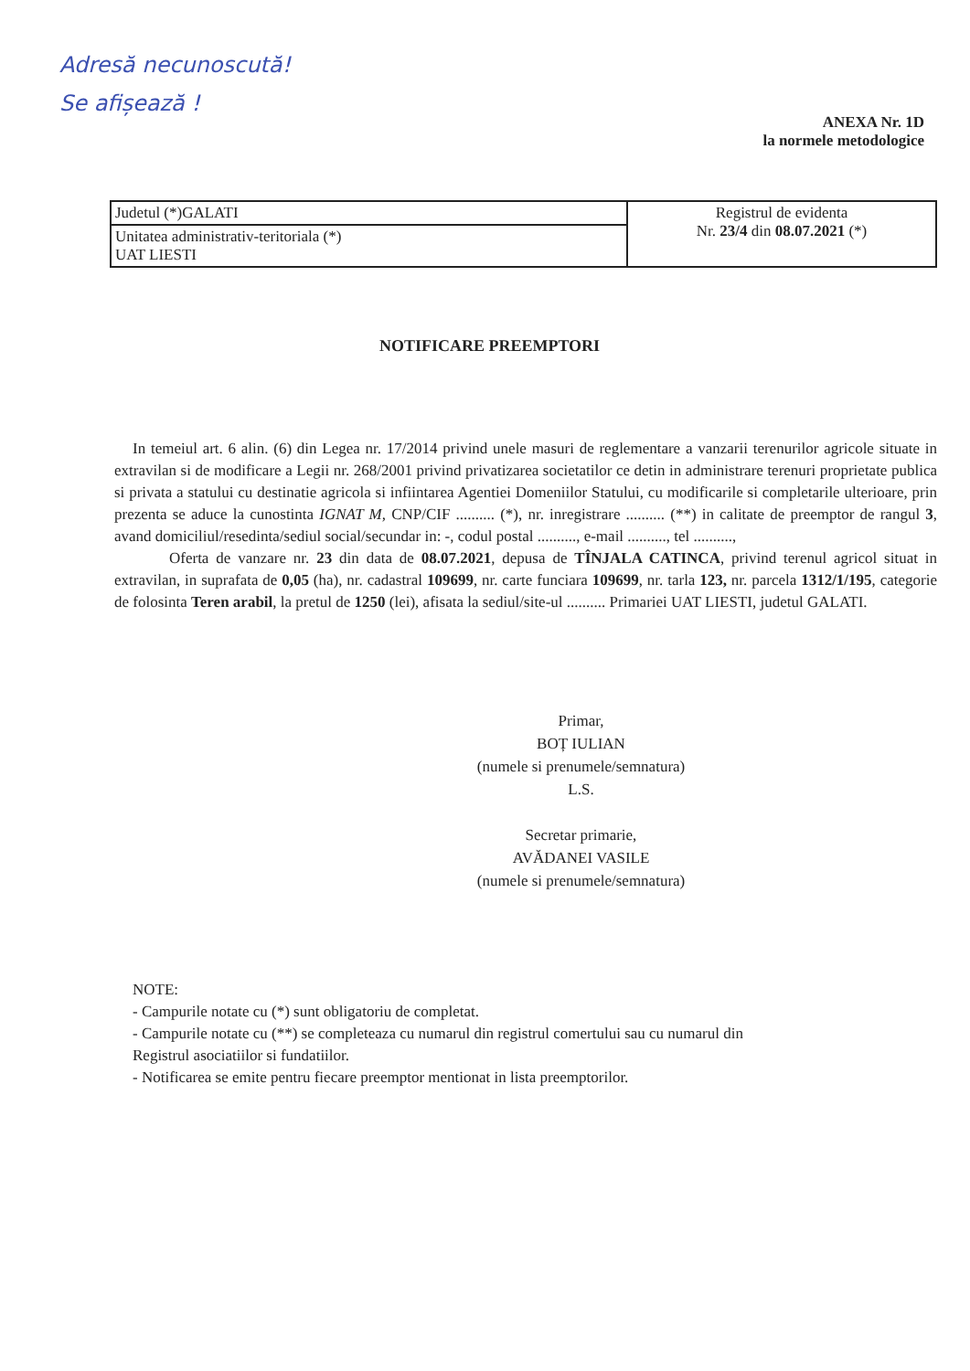Adresă necunoscută!
Se afișează !
ANEXA Nr. 1D
la normele metodologice
| Judetul (*)GALATI | Registrul de evidenta Nr. 23/4 din 08.07.2021 (*) |
| Unitatea administrativ-teritoriala (*) UAT LIESTI | |
NOTIFICARE PREEMPTORI
In temeiul art. 6 alin. (6) din Legea nr. 17/2014 privind unele masuri de reglementare a vanzarii terenurilor agricole situate in extravilan si de modificare a Legii nr. 268/2001 privind privatizarea societatilor ce detin in administrare terenuri proprietate publica si privata a statului cu destinatie agricola si infiintarea Agentiei Domeniilor Statului, cu modificarile si completarile ulterioare, prin prezenta se aduce la cunostinta IGNAT M, CNP/CIF .......... (*), nr. inregistrare .......... (**) in calitate de preemptor de rangul 3, avand domiciliul/resedinta/sediul social/secundar in: -, codul postal .........., e-mail .........., tel ..........,
Oferta de vanzare nr. 23 din data de 08.07.2021, depusa de TÎNJALA CATINCA, privind terenul agricol situat in extravilan, in suprafata de 0,05 (ha), nr. cadastral 109699, nr. carte funciara 109699, nr. tarla 123, nr. parcela 1312/1/195, categorie de folosinta Teren arabil, la pretul de 1250 (lei), afisata la sediul/site-ul .......... Primariei UAT LIESTI, judetul GALATI.
Primar,
BOȚ IULIAN
(numele si prenumele/semnatura)
L.S.
Secretar primarie,
AVĂDANEI VASILE
(numele si prenumele/semnatura)
NOTE:
- Campurile notate cu (*) sunt obligatoriu de completat.
- Campurile notate cu (**) se completeaza cu numarul din registrul comertului sau cu numarul din
Registrul asociatiilor si fundatiilor.
- Notificarea se emite pentru fiecare preemptor mentionat in lista preemptorilor.